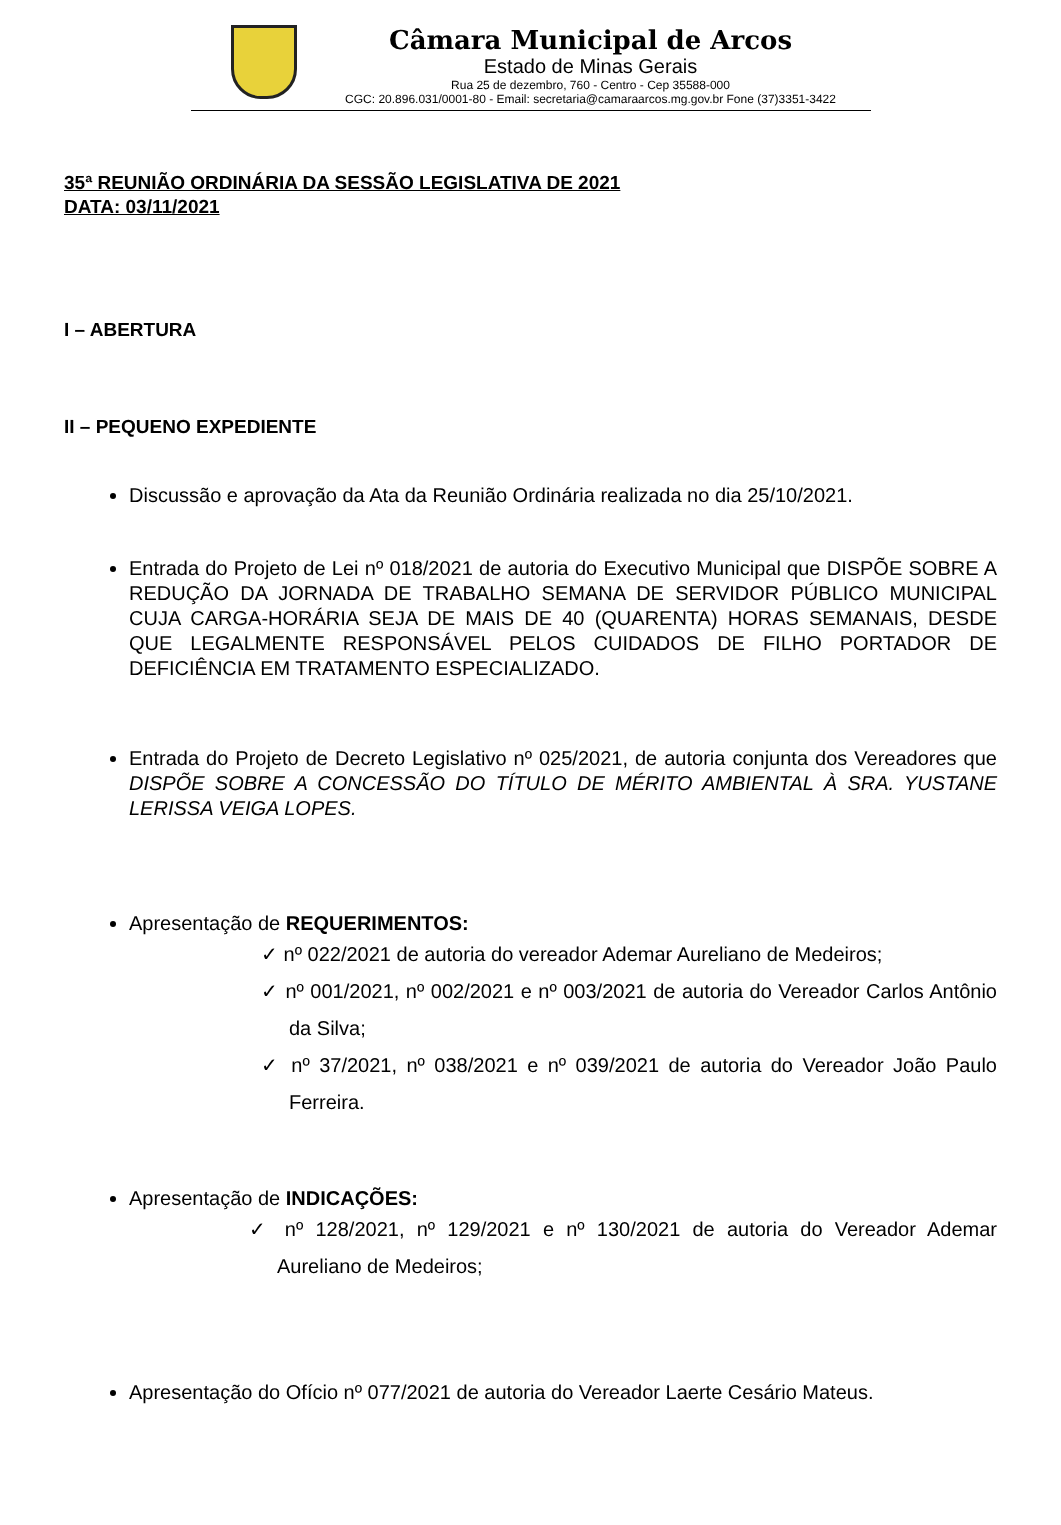Câmara Municipal de Arcos
Estado de Minas Gerais
Rua 25 de dezembro, 760 - Centro - Cep 35588-000
CGC: 20.896.031/0001-80 - Email: secretaria@camaraarcos.mg.gov.br Fone (37)3351-3422
35ª REUNIÃO ORDINÁRIA DA SESSÃO LEGISLATIVA DE 2021
DATA: 03/11/2021
I – ABERTURA
II – PEQUENO EXPEDIENTE
Discussão e aprovação da Ata da Reunião Ordinária realizada no dia 25/10/2021.
Entrada do Projeto de Lei nº 018/2021 de autoria do Executivo Municipal que DISPÕE SOBRE A REDUÇÃO DA JORNADA DE TRABALHO SEMANA DE SERVIDOR PÚBLICO MUNICIPAL CUJA CARGA-HORÁRIA SEJA DE MAIS DE 40 (QUARENTA) HORAS SEMANAIS, DESDE QUE LEGALMENTE RESPONSÁVEL PELOS CUIDADOS DE FILHO PORTADOR DE DEFICIÊNCIA EM TRATAMENTO ESPECIALIZADO.
Entrada do Projeto de Decreto Legislativo nº 025/2021, de autoria conjunta dos Vereadores que DISPÕE SOBRE A CONCESSÃO DO TÍTULO DE MÉRITO AMBIENTAL À SRA. YUSTANE LERISSA VEIGA LOPES.
Apresentação de REQUERIMENTOS:
✓ nº 022/2021 de autoria do vereador Ademar Aureliano de Medeiros;
✓ nº 001/2021, nº 002/2021 e nº 003/2021 de autoria do Vereador Carlos Antônio da Silva;
✓ nº 37/2021, nº 038/2021 e nº 039/2021 de autoria do Vereador João Paulo Ferreira.
Apresentação de INDICAÇÕES:
✓ nº 128/2021, nº 129/2021 e nº 130/2021 de autoria do Vereador Ademar Aureliano de Medeiros;
Apresentação do Ofício nº 077/2021 de autoria do Vereador Laerte Cesário Mateus.